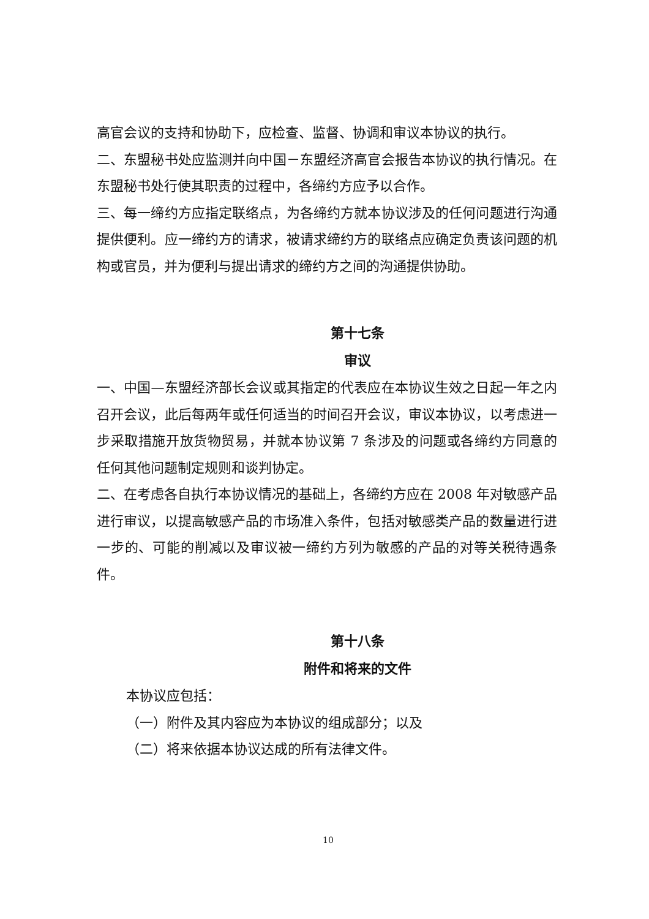高官会议的支持和协助下，应检查、监督、协调和审议本协议的执行。
二、东盟秘书处应监测并向中国－东盟经济高官会报告本协议的执行情况。在东盟秘书处行使其职责的过程中，各缔约方应予以合作。
三、每一缔约方应指定联络点，为各缔约方就本协议涉及的任何问题进行沟通提供便利。应一缔约方的请求，被请求缔约方的联络点应确定负责该问题的机构或官员，并为便利与提出请求的缔约方之间的沟通提供协助。
第十七条
审议
一、中国—东盟经济部长会议或其指定的代表应在本协议生效之日起一年之内召开会议，此后每两年或任何适当的时间召开会议，审议本协议，以考虑进一步采取措施开放货物贸易，并就本协议第 7 条涉及的问题或各缔约方同意的任何其他问题制定规则和谈判协定。
二、在考虑各自执行本协议情况的基础上，各缔约方应在 2008 年对敏感产品进行审议，以提高敏感产品的市场准入条件，包括对敏感类产品的数量进行进一步的、可能的削减以及审议被一缔约方列为敏感的产品的对等关税待遇条件。
第十八条
附件和将来的文件
本协议应包括：
（一）附件及其内容应为本协议的组成部分；以及
（二）将来依据本协议达成的所有法律文件。
10